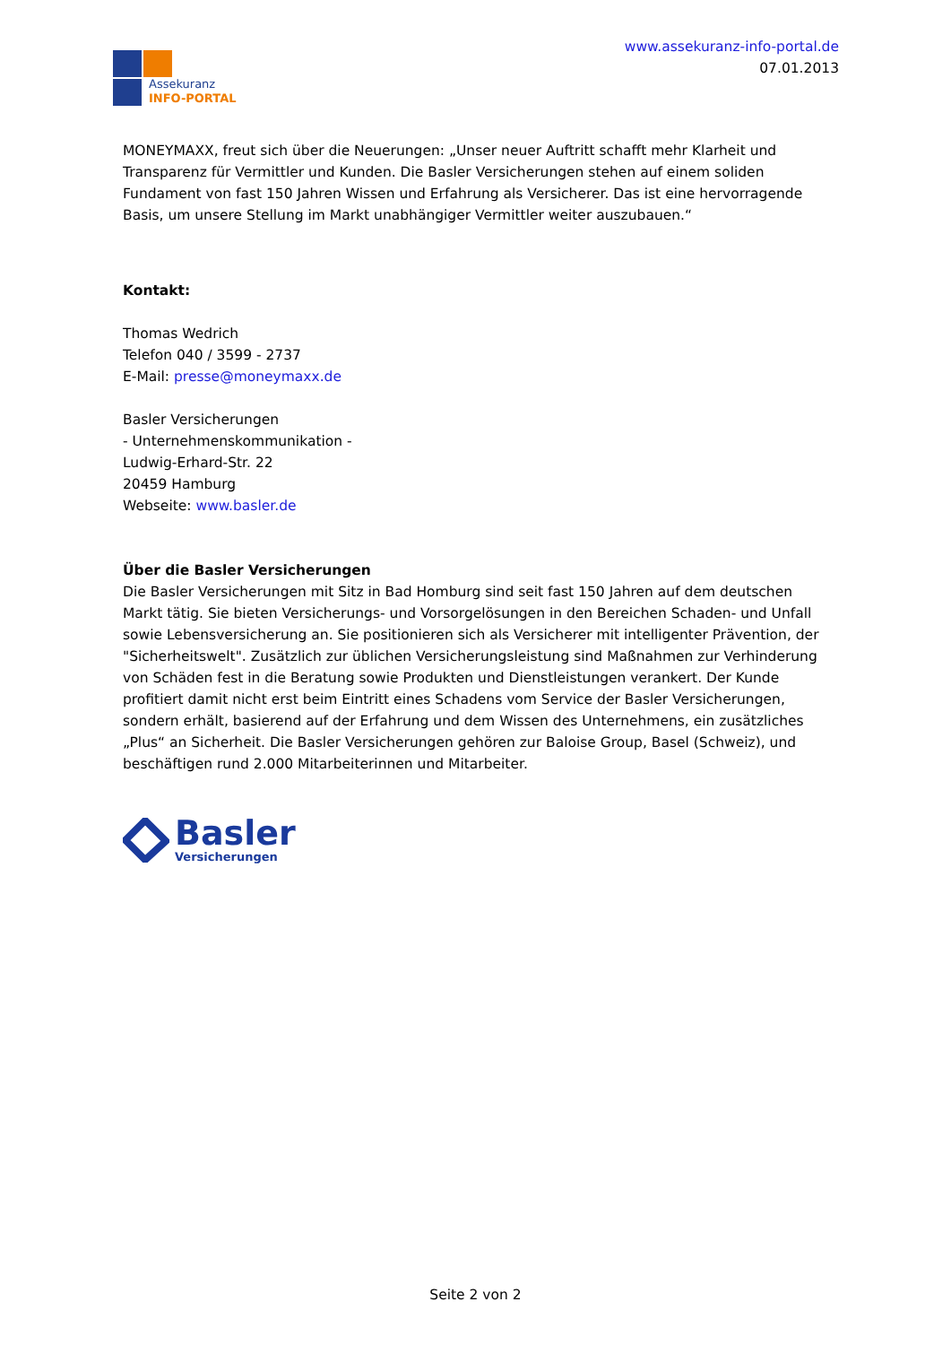Assekuranz
INFO-PORTAL
www.assekuranz-info-portal.de
07.01.2013
MONEYMAXX, freut sich über die Neuerungen: „Unser neuer Auftritt schafft mehr Klarheit und Transparenz für Vermittler und Kunden. Die Basler Versicherungen stehen auf einem soliden Fundament von fast 150 Jahren Wissen und Erfahrung als Versicherer. Das ist eine hervorragende Basis, um unsere Stellung im Markt unabhängiger Vermittler weiter auszubauen.“
Kontakt:
Thomas Wedrich
Telefon 040 / 3599 - 2737
E-Mail: presse@moneymaxx.de
Basler Versicherungen
- Unternehmenskommunikation -
Ludwig-Erhard-Str. 22
20459 Hamburg
Webseite: www.basler.de
Über die Basler Versicherungen
Die Basler Versicherungen mit Sitz in Bad Homburg sind seit fast 150 Jahren auf dem deutschen Markt tätig. Sie bieten Versicherungs- und Vorsorgelösungen in den Bereichen Schaden- und Unfall sowie Lebensversicherung an. Sie positionieren sich als Versicherer mit intelligenter Prävention, der "Sicherheitswelt". Zusätzlich zur üblichen Versicherungsleistung sind Maßnahmen zur Verhinderung von Schäden fest in die Beratung sowie Produkten und Dienstleistungen verankert. Der Kunde profitiert damit nicht erst beim Eintritt eines Schadens vom Service der Basler Versicherungen, sondern erhält, basierend auf der Erfahrung und dem Wissen des Unternehmens, ein zusätzliches „Plus“ an Sicherheit. Die Basler Versicherungen gehören zur Baloise Group, Basel (Schweiz), und beschäftigen rund 2.000 Mitarbeiterinnen und Mitarbeiter.
Basler
Versicherungen
Seite 2 von 2